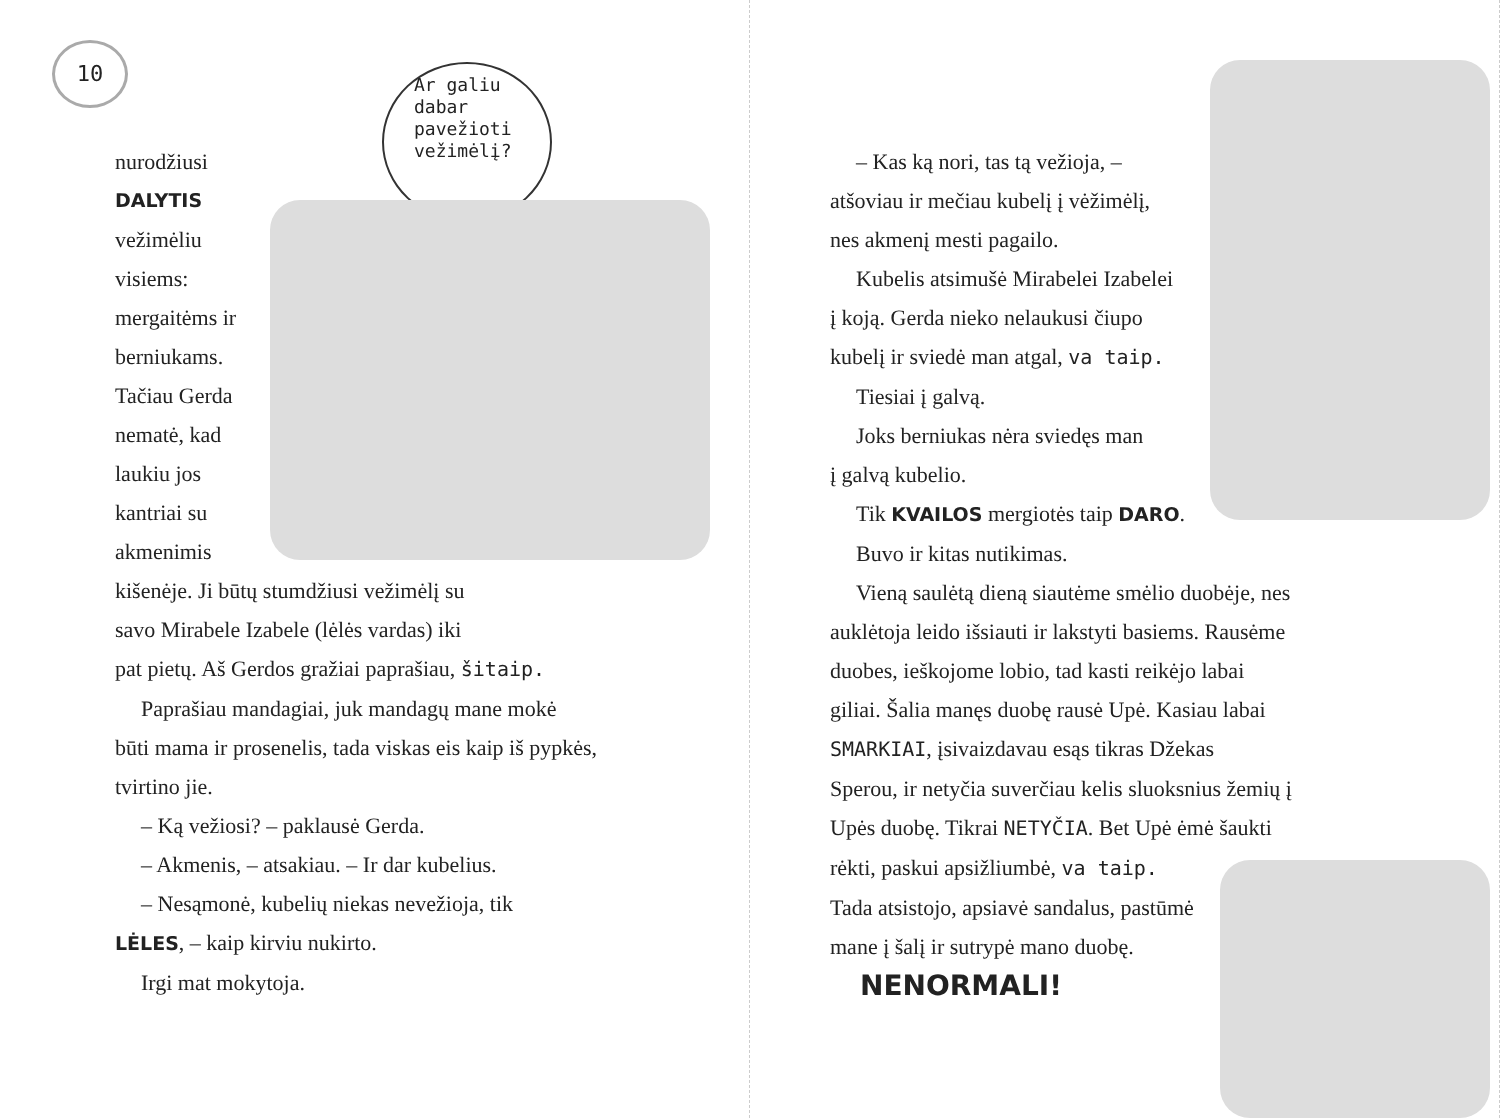10
Ar galiu dabar pavežioti vežimėlį?
nurodžiusi
DALYTIS
vežimėliu
visiems:
mergaitėms ir
berniukams.
Tačiau Gerda
nematė, kad
laukiu jos
kantriai su
akmenimis
kišenėje. Ji būtų stumdžiusi vežimėlį su
savo Mirabele Izabele (lėlės vardas) iki
pat pietų. Aš Gerdos gražiai paprašiau, šitaip.
Paprašiau mandagiai, juk mandagų mane mokė
būti mama ir prosenelis, tada viskas eis kaip iš pypkės,
tvirtino jie.
– Ką vežiosi? – paklausė Gerda.
– Akmenis, – atsakiau. – Ir dar kubelius.
– Nesąmonė, kubelių niekas nevežioja, tik
LĖLES, – kaip kirviu nukirto.
Irgi mat mokytoja.
– Kas ką nori, tas tą vežioja, –
atšoviau ir mečiau kubelį į vėžimėlį,
nes akmenį mesti pagailo.
Kubelis atsimušė Mirabelei Izabelei
į koją. Gerda nieko nelaukusi čiupo
kubelį ir sviedė man atgal, va taip.
Tiesiai į galvą.
Joks berniukas nėra sviedęs man
į galvą kubelio.
Tik KVAILOS mergiotės taip DARO.
Buvo ir kitas nutikimas.
Vieną saulėtą dieną siautėme smėlio duobėje, nes
auklėtoja leido išsiauti ir lakstyti basiems. Rausėme
duobes, ieškojome lobio, tad kasti reikėjo labai
giliai. Šalia manęs duobę rausė Upė. Kasiau labai
SMARKIAI, įsivaizdavau esąs tikras Džekas
Sperou, ir netyčia suverčiau kelis sluoksnius žemių į
Upės duobę. Tikrai NETYČIA. Bet Upė ėmė šaukti
rėkti, paskui apsižliumbė, va taip.
Tada atsistojo, apsiavė sandalus, pastūmė
mane į šalį ir sutrypė mano duobę.
NENORMALI!